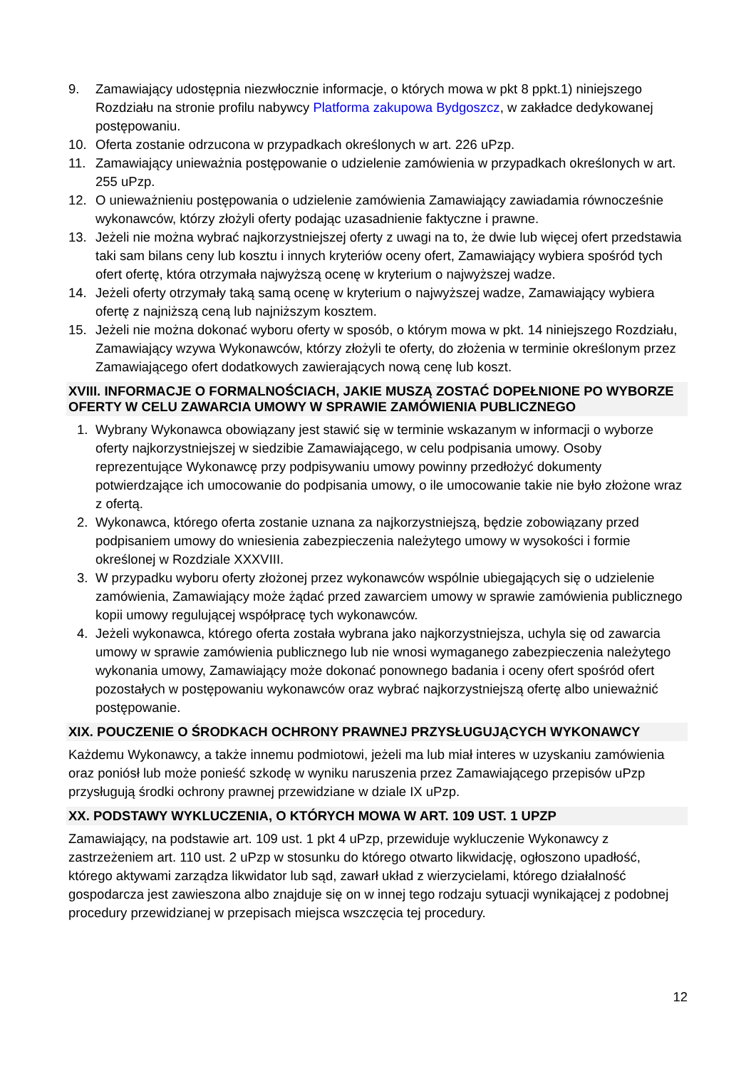9. Zamawiający udostępnia niezwłocznie informacje, o których mowa w pkt 8 ppkt.1) niniejszego Rozdziału na stronie profilu nabywcy Platforma zakupowa Bydgoszcz, w zakładce dedykowanej postępowaniu.
10. Oferta zostanie odrzucona w przypadkach określonych w art. 226 uPzp.
11. Zamawiający unieważnia postępowanie o udzielenie zamówienia w przypadkach określonych w art. 255 uPzp.
12. O unieważnieniu postępowania o udzielenie zamówienia Zamawiający zawiadamia równocześnie wykonawców, którzy złożyli oferty podając uzasadnienie faktyczne i prawne.
13. Jeżeli nie można wybrać najkorzystniejszej oferty z uwagi na to, że dwie lub więcej ofert przedstawia taki sam bilans ceny lub kosztu i innych kryteriów oceny ofert, Zamawiający wybiera spośród tych ofert ofertę, która otrzymała najwyższą ocenę w kryterium o najwyższej wadze.
14. Jeżeli oferty otrzymały taką samą ocenę w kryterium o najwyższej wadze, Zamawiający wybiera ofertę z najniższą ceną lub najniższym kosztem.
15. Jeżeli nie można dokonać wyboru oferty w sposób, o którym mowa w pkt. 14 niniejszego Rozdziału, Zamawiający wzywa Wykonawców, którzy złożyli te oferty, do złożenia w terminie określonym przez Zamawiającego ofert dodatkowych zawierających nową cenę lub koszt.
XVIII. INFORMACJE O FORMALNOŚCIACH, JAKIE MUSZĄ ZOSTAĆ DOPEŁNIONE PO WYBORZE OFERTY W CELU ZAWARCIA UMOWY W SPRAWIE ZAMÓWIENIA PUBLICZNEGO
1. Wybrany Wykonawca obowiązany jest stawić się w terminie wskazanym w informacji o wyborze oferty najkorzystniejszej w siedzibie Zamawiającego, w celu podpisania umowy. Osoby reprezentujące Wykonawcę przy podpisywaniu umowy powinny przedłożyć dokumenty potwierdzające ich umocowanie do podpisania umowy, o ile umocowanie takie nie było złożone wraz z ofertą.
2. Wykonawca, którego oferta zostanie uznana za najkorzystniejszą, będzie zobowiązany przed podpisaniem umowy do wniesienia zabezpieczenia należytego umowy w wysokości i formie określonej w Rozdziale XXXVIII.
3. W przypadku wyboru oferty złożonej przez wykonawców wspólnie ubiegających się o udzielenie zamówienia, Zamawiający może żądać przed zawarciem umowy w sprawie zamówienia publicznego kopii umowy regulującej współpracę tych wykonawców.
4. Jeżeli wykonawca, którego oferta została wybrana jako najkorzystniejsza, uchyla się od zawarcia umowy w sprawie zamówienia publicznego lub nie wnosi wymaganego zabezpieczenia należytego wykonania umowy, Zamawiający może dokonać ponownego badania i oceny ofert spośród ofert pozostałych w postępowaniu wykonawców oraz wybrać najkorzystniejszą ofertę albo unieważnić postępowanie.
XIX. POUCZENIE O ŚRODKACH OCHRONY PRAWNEJ PRZYSŁUGUJĄCYCH WYKONAWCY
Każdemu Wykonawcy, a także innemu podmiotowi, jeżeli ma lub miał interes w uzyskaniu zamówienia oraz poniósł lub może ponieść szkodę w wyniku naruszenia przez Zamawiającego przepisów uPzp przysługują środki ochrony prawnej przewidziane w dziale IX uPzp.
XX. PODSTAWY WYKLUCZENIA, O KTÓRYCH MOWA W ART. 109 UST. 1 UPZP
Zamawiający, na podstawie art. 109 ust. 1 pkt 4 uPzp, przewiduje wykluczenie Wykonawcy z zastrzeżeniem art. 110 ust. 2 uPzp w stosunku do którego otwarto likwidację, ogłoszono upadłość, którego aktywami zarządza likwidator lub sąd, zawarł układ z wierzycielami, którego działalność gospodarcza jest zawieszona albo znajduje się on w innej tego rodzaju sytuacji wynikającej z podobnej procedury przewidzianej w przepisach miejsca wszczęcia tej procedury.
12